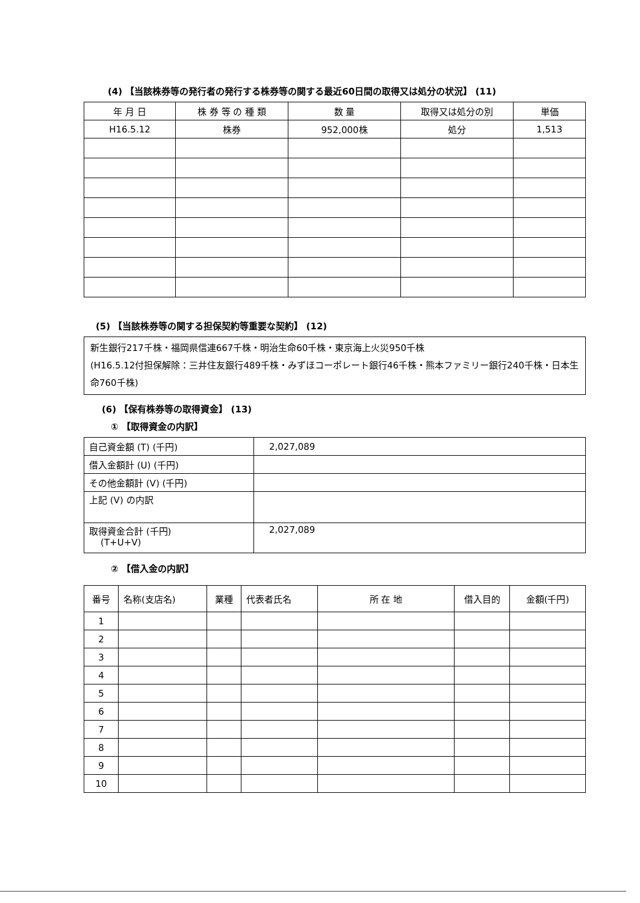(4) 【当該株券等の発行者の発行する株券等の関する最近60日間の取得又は処分の状況】 (11)
| 年 月 日 | 株 券 等 の 種 類 | 数 量 | 取得又は処分の別 | 単価 |
| --- | --- | --- | --- | --- |
| H16.5.12 | 株券 | 952,000株 | 処分 | 1,513 |
(5) 【当該株券等の関する担保契約等重要な契約】 (12)
新生銀行217千株・福岡県信連667千株・明治生命60千株・東京海上火災950千株
(H16.5.12付担保解除：三井住友銀行489千株・みずほコーポレート銀行46千株・熊本ファミリー銀行240千株・日本生命760千株)
(6) 【保有株券等の取得資金】 (13)
① 【取得資金の内訳】
| 自己資金額 (T) (千円) | 2,027,089 |
| 借入金額計 (U) (千円) | |
| その他金額計 (V) (千円) | |
| 上記 (V) の内訳 | |
| 取得資金合計 (千円) (T+U+V) | 2,027,089 |
② 【借入金の内訳】
| 番号 | 名称(支店名) | 業種 | 代表者氏名 | 所 在 地 | 借入目的 | 金額(千円) |
| --- | --- | --- | --- | --- | --- | --- |
| 1 | | | | | | |
| 2 | | | | | | |
| 3 | | | | | | |
| 4 | | | | | | |
| 5 | | | | | | |
| 6 | | | | | | |
| 7 | | | | | | |
| 8 | | | | | | |
| 9 | | | | | | |
| 10 | | | | | | |